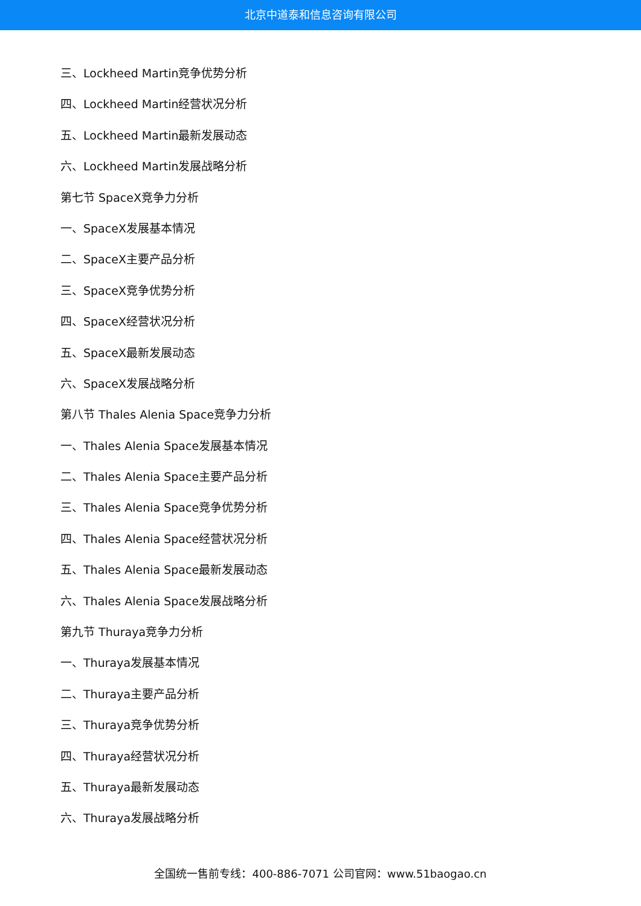北京中道泰和信息咨询有限公司
三、Lockheed Martin竞争优势分析
四、Lockheed Martin经营状况分析
五、Lockheed Martin最新发展动态
六、Lockheed Martin发展战略分析
第七节 SpaceX竞争力分析
一、SpaceX发展基本情况
二、SpaceX主要产品分析
三、SpaceX竞争优势分析
四、SpaceX经营状况分析
五、SpaceX最新发展动态
六、SpaceX发展战略分析
第八节 Thales Alenia Space竞争力分析
一、Thales Alenia Space发展基本情况
二、Thales Alenia Space主要产品分析
三、Thales Alenia Space竞争优势分析
四、Thales Alenia Space经营状况分析
五、Thales Alenia Space最新发展动态
六、Thales Alenia Space发展战略分析
第九节 Thuraya竞争力分析
一、Thuraya发展基本情况
二、Thuraya主要产品分析
三、Thuraya竞争优势分析
四、Thuraya经营状况分析
五、Thuraya最新发展动态
六、Thuraya发展战略分析
全国统一售前专线：400-886-7071 公司官网：www.51baogao.cn